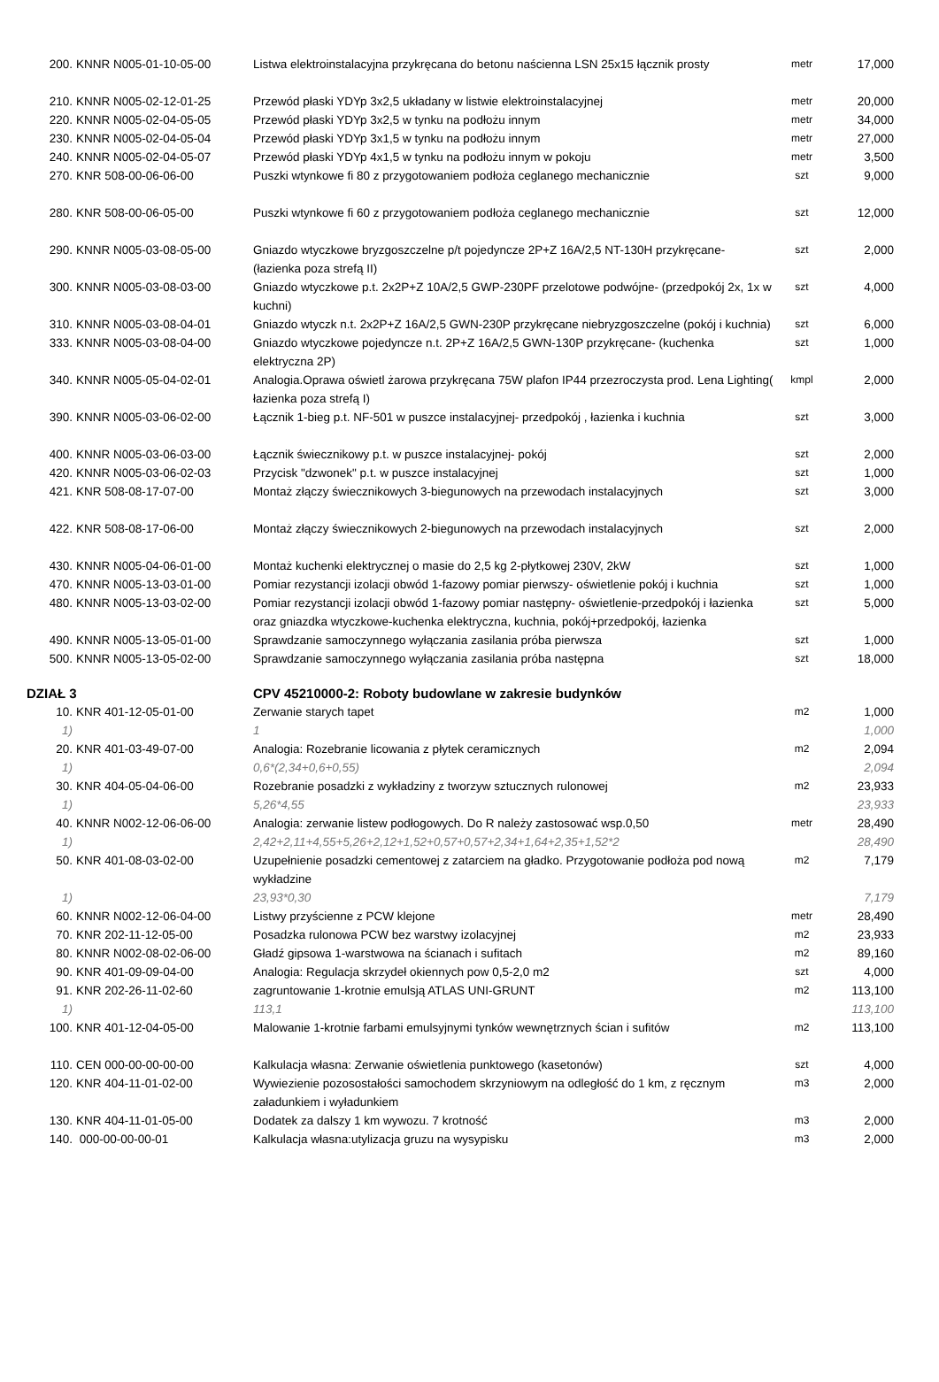| 200. | KNNR N005-01-10-05-00 | Listwa elektroinstalacyjna przykręcana do betonu naścienna LSN 25x15 łącznik prosty | metr | 17,000 |
| 210. | KNNR N005-02-12-01-25 | Przewód płaski YDYp 3x2,5 układany w listwie elektroinstalacyjnej | metr | 20,000 |
| 220. | KNNR N005-02-04-05-05 | Przewód płaski YDYp 3x2,5 w tynku na podłożu innym | metr | 34,000 |
| 230. | KNNR N005-02-04-05-04 | Przewód płaski YDYp 3x1,5 w tynku na podłożu innym | metr | 27,000 |
| 240. | KNNR N005-02-04-05-07 | Przewód płaski YDYp 4x1,5 w tynku na podłożu innym w pokoju | metr | 3,500 |
| 270. | KNR 508-00-06-06-00 | Puszki wtynkowe fi 80 z przygotowaniem podłoża ceglanego mechanicznie | szt | 9,000 |
| 280. | KNR 508-00-06-05-00 | Puszki wtynkowe fi 60 z przygotowaniem podłoża ceglanego mechanicznie | szt | 12,000 |
| 290. | KNNR N005-03-08-05-00 | Gniazdo wtyczkowe bryzgoszczelne p/t pojedyncze 2P+Z 16A/2,5 NT-130H przykręcane- (łazienka poza strefą II) | szt | 2,000 |
| 300. | KNNR N005-03-08-03-00 | Gniazdo wtyczkowe p.t. 2x2P+Z 10A/2,5 GWP-230PF przelotowe podwójne- (przedpokój 2x, 1x w kuchni) | szt | 4,000 |
| 310. | KNNR N005-03-08-04-01 | Gniazdo wtyczk n.t. 2x2P+Z 16A/2,5 GWN-230P przykręcane niebryzgoszczelne (pokój i kuchnia) | szt | 6,000 |
| 333. | KNNR N005-03-08-04-00 | Gniazdo wtyczkowe pojedyncze n.t. 2P+Z 16A/2,5 GWN-130P przykręcane- (kuchenka elektryczna 2P) | szt | 1,000 |
| 340. | KNNR N005-05-04-02-01 | Analogia.Oprawa oświetl żarowa przykręcana 75W plafon IP44 przezroczysta prod. Lena Lighting( łazienka poza strefą I) | kmpl | 2,000 |
| 390. | KNNR N005-03-06-02-00 | Łącznik 1-bieg p.t. NF-501 w puszce instalacyjnej- przedpokój , łazienka i kuchnia | szt | 3,000 |
| 400. | KNNR N005-03-06-03-00 | Łącznik świecznikowy p.t. w puszce instalacyjnej- pokój | szt | 2,000 |
| 420. | KNNR N005-03-06-02-03 | Przycisk "dzwonek" p.t. w puszce instalacyjnej | szt | 1,000 |
| 421. | KNR 508-08-17-07-00 | Montaż złączy świecznikowych 3-biegunowych na przewodach instalacyjnych | szt | 3,000 |
| 422. | KNR 508-08-17-06-00 | Montaż złączy świecznikowych 2-biegunowych na przewodach instalacyjnych | szt | 2,000 |
| 430. | KNNR N005-04-06-01-00 | Montaż kuchenki elektrycznej o masie do 2,5 kg 2-płytkowej 230V, 2kW | szt | 1,000 |
| 470. | KNNR N005-13-03-01-00 | Pomiar rezystancji izolacji obwód 1-fazowy pomiar pierwszy- oświetlenie pokój i kuchnia | szt | 1,000 |
| 480. | KNNR N005-13-03-02-00 | Pomiar rezystancji izolacji obwód 1-fazowy pomiar następny- oświetlenie-przedpokój i łazienka oraz gniazdka wtyczkowe-kuchenka elektryczna, kuchnia, pokój+przedpokój, łazienka | szt | 5,000 |
| 490. | KNNR N005-13-05-01-00 | Sprawdzanie samoczynnego wyłączania zasilania próba pierwsza | szt | 1,000 |
| 500. | KNNR N005-13-05-02-00 | Sprawdzanie samoczynnego wyłączania zasilania próba następna | szt | 18,000 |
| DZIAŁ 3 | | CPV 45210000-2: Roboty budowlane w zakresie budynków | | |
| 10. | KNR 401-12-05-01-00 | Zerwanie starych tapet | m2 | 1,000 |
| 1) | | 1 | | 1,000 |
| 20. | KNR 401-03-49-07-00 | Analogia: Rozebranie licowania z płytek ceramicznych | m2 | 2,094 |
| 1) | | 0,6*(2,34+0,6+0,55) | | 2,094 |
| 30. | KNR 404-05-04-06-00 | Rozebranie posadzki z wykładziny z tworzyw sztucznych rulonowej | m2 | 23,933 |
| 1) | | 5,26*4,55 | | 23,933 |
| 40. | KNNR N002-12-06-06-00 | Analogia: zerwanie listew podłogowych. Do R należy zastosować wsp.0,50 | metr | 28,490 |
| 1) | | 2,42+2,11+4,55+5,26+2,12+1,52+0,57+0,57+2,34+1,64+2,35+1,52*2 | | 28,490 |
| 50. | KNR 401-08-03-02-00 | Uzupełnienie posadzki cementowej z zatarciem na gładko. Przygotowanie podłoża pod nową wykładzine | m2 | 7,179 |
| 1) | | 23,93*0,30 | | 7,179 |
| 60. | KNNR N002-12-06-04-00 | Listwy przyścienne z PCW klejone | metr | 28,490 |
| 70. | KNR 202-11-12-05-00 | Posadzka rulonowa PCW bez warstwy izolacyjnej | m2 | 23,933 |
| 80. | KNNR N002-08-02-06-00 | Gładź gipsowa 1-warstwowa na ścianach i sufitach | m2 | 89,160 |
| 90. | KNR 401-09-09-04-00 | Analogia: Regulacja skrzydeł okiennych pow 0,5-2,0 m2 | szt | 4,000 |
| 91. | KNR 202-26-11-02-60 | zagruntowanie 1-krotnie emulsją ATLAS UNI-GRUNT | m2 | 113,100 |
| 1) | | 113,1 | | 113,100 |
| 100. | KNR 401-12-04-05-00 | Malowanie 1-krotnie farbami emulsyjnymi tynków wewnętrznych ścian i sufitów | m2 | 113,100 |
| 110. | CEN 000-00-00-00-00 | Kalkulacja własna: Zerwanie oświetlenia punktowego (kasetonów) | szt | 4,000 |
| 120. | KNR 404-11-01-02-00 | Wywiezienie pozosostałości samochodem skrzyniowym na odległość do 1 km, z ręcznym załadunkiem i wyładunkiem | m3 | 2,000 |
| 130. | KNR 404-11-01-05-00 | Dodatek za dalszy 1 km wywozu. 7 krotność | m3 | 2,000 |
| 140. | 000-00-00-00-01 | Kalkulacja własna:utylizacja gruzu na wysypisku | m3 | 2,000 |